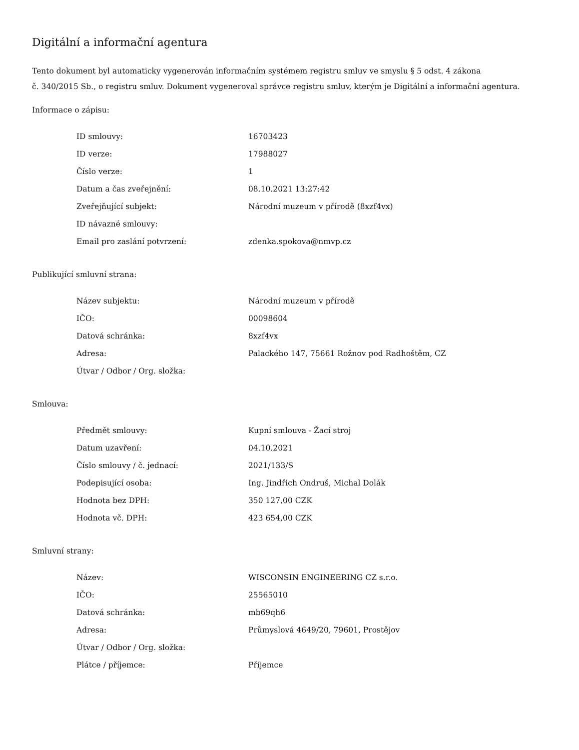Digitální a informační agentura
Tento dokument byl automaticky vygenerován informačním systémem registru smluv ve smyslu § 5 odst. 4 zákona
č. 340/2015 Sb., o registru smluv. Dokument vygeneroval správce registru smluv, kterým je Digitální a informační agentura.
Informace o zápisu:
| ID smlouvy: | 16703423 |
| ID verze: | 17988027 |
| Číslo verze: | 1 |
| Datum a čas zveřejnění: | 08.10.2021 13:27:42 |
| Zveřejňující subjekt: | Národní muzeum v přírodě (8xzf4vx) |
| ID návazné smlouvy: | |
| Email pro zaslání potvrzení: | zdenka.spokova@nmvp.cz |
Publikující smluvní strana:
| Název subjektu: | Národní muzeum v přírodě |
| IČO: | 00098604 |
| Datová schránka: | 8xzf4vx |
| Adresa: | Palackého 147, 75661 Rožnov pod Radhoštěm, CZ |
| Útvar / Odbor / Org. složka: | |
Smlouva:
| Předmět smlouvy: | Kupní smlouva - Žací stroj |
| Datum uzavření: | 04.10.2021 |
| Číslo smlouvy / č. jednací: | 2021/133/S |
| Podepisující osoba: | Ing. Jindřich Ondruš, Michal Dolák |
| Hodnota bez DPH: | 350 127,00 CZK |
| Hodnota vč. DPH: | 423 654,00 CZK |
Smluvní strany:
| Název: | WISCONSIN ENGINEERING CZ s.r.o. |
| IČO: | 25565010 |
| Datová schránka: | mb69qh6 |
| Adresa: | Průmyslová 4649/20, 79601, Prostějov |
| Útvar / Odbor / Org. složka: | |
| Plátce / příjemce: | Příjemce |